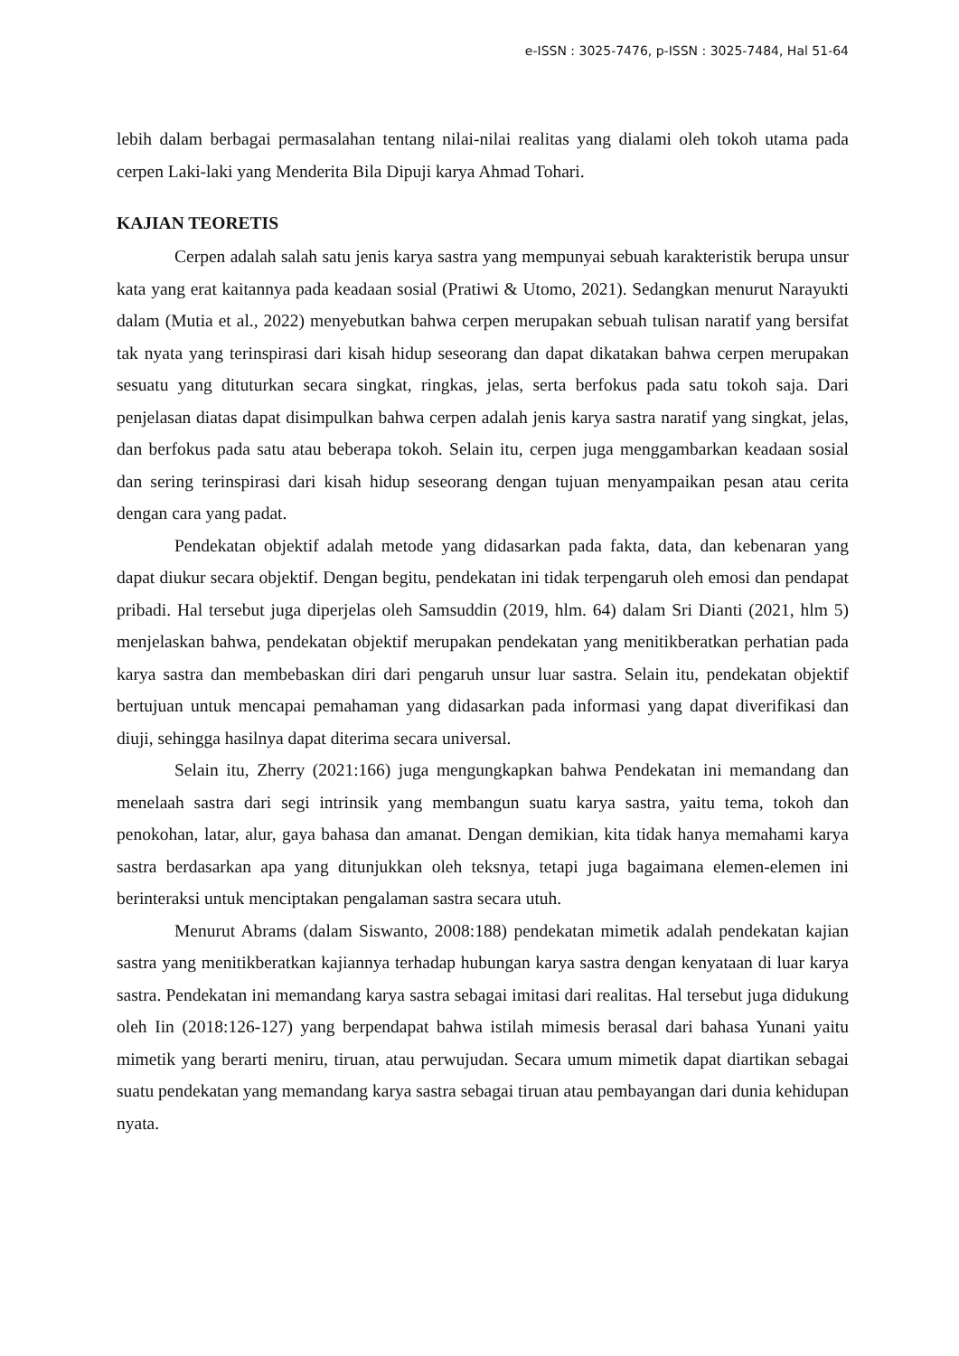e-ISSN : 3025-7476, p-ISSN : 3025-7484, Hal 51-64
lebih dalam berbagai permasalahan tentang nilai-nilai realitas yang dialami oleh tokoh utama pada cerpen Laki-laki yang Menderita Bila Dipuji karya Ahmad Tohari.
KAJIAN TEORETIS
Cerpen adalah salah satu jenis karya sastra yang mempunyai sebuah karakteristik berupa unsur kata yang erat kaitannya pada keadaan sosial (Pratiwi & Utomo, 2021). Sedangkan menurut Narayukti dalam (Mutia et al., 2022) menyebutkan bahwa cerpen merupakan sebuah tulisan naratif yang bersifat tak nyata yang terinspirasi dari kisah hidup seseorang dan dapat dikatakan bahwa cerpen merupakan sesuatu yang dituturkan secara singkat, ringkas, jelas, serta berfokus pada satu tokoh saja. Dari penjelasan diatas dapat disimpulkan bahwa cerpen adalah jenis karya sastra naratif yang singkat, jelas, dan berfokus pada satu atau beberapa tokoh. Selain itu, cerpen juga menggambarkan keadaan sosial dan sering terinspirasi dari kisah hidup seseorang dengan tujuan menyampaikan pesan atau cerita dengan cara yang padat.
Pendekatan objektif adalah metode yang didasarkan pada fakta, data, dan kebenaran yang dapat diukur secara objektif. Dengan begitu, pendekatan ini tidak terpengaruh oleh emosi dan pendapat pribadi. Hal tersebut juga diperjelas oleh Samsuddin (2019, hlm. 64) dalam Sri Dianti (2021, hlm 5) menjelaskan bahwa, pendekatan objektif merupakan pendekatan yang menitikberatkan perhatian pada karya sastra dan membebaskan diri dari pengaruh unsur luar sastra. Selain itu, pendekatan objektif bertujuan untuk mencapai pemahaman yang didasarkan pada informasi yang dapat diverifikasi dan diuji, sehingga hasilnya dapat diterima secara universal.
Selain itu, Zherry (2021:166) juga mengungkapkan bahwa Pendekatan ini memandang dan menelaah sastra dari segi intrinsik yang membangun suatu karya sastra, yaitu tema, tokoh dan penokohan, latar, alur, gaya bahasa dan amanat. Dengan demikian, kita tidak hanya memahami karya sastra berdasarkan apa yang ditunjukkan oleh teksnya, tetapi juga bagaimana elemen-elemen ini berinteraksi untuk menciptakan pengalaman sastra secara utuh.
Menurut Abrams (dalam Siswanto, 2008:188) pendekatan mimetik adalah pendekatan kajian sastra yang menitikberatkan kajiannya terhadap hubungan karya sastra dengan kenyataan di luar karya sastra. Pendekatan ini memandang karya sastra sebagai imitasi dari realitas. Hal tersebut juga didukung oleh Iin (2018:126-127) yang berpendapat bahwa istilah mimesis berasal dari bahasa Yunani yaitu mimetik yang berarti meniru, tiruan, atau perwujudan. Secara umum mimetik dapat diartikan sebagai suatu pendekatan yang memandang karya sastra sebagai tiruan atau pembayangan dari dunia kehidupan nyata.